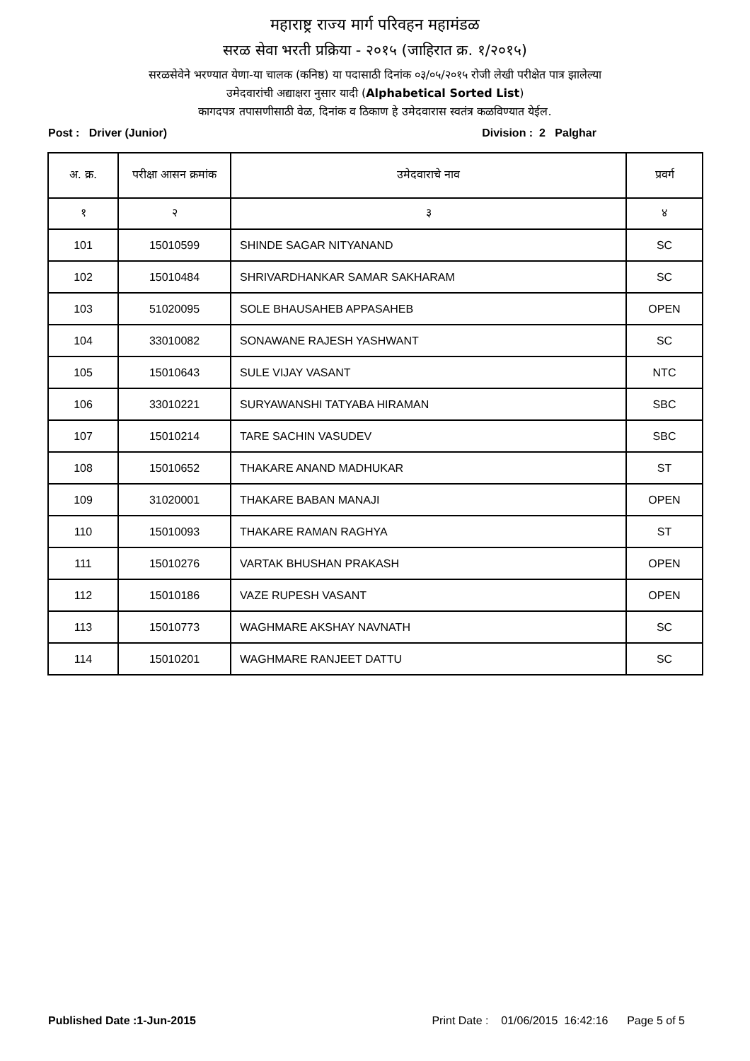महाराष्ट्र राज्य मार्ग परिवहन महामंडळ
सरळ सेवा भरती प्रक्रिया - २०१५ (जाहिरात क्र. १/२०१५)
सरळसेवेने भरण्यात येणा-या चालक (कनिष्ठ) या पदासाठी दिनांक ०३/०५/२०१५ रोजी लेखी परीक्षेत पात्र झालेल्या
उमेदवारांची अद्याक्षरा नुसार यादी (Alphabetical Sorted List)
कागदपत्र तपासणीसाठी वेळ, दिनांक व ठिकाण हे उमेदवारास स्वतंत्र कळविण्यात येईल.
Post : Driver (Junior) Division : 2 Palghar
| अ. क्र. | परीक्षा आसन क्रमांक | उमेदवाराचे नाव | प्रवर्ग |
| --- | --- | --- | --- |
| १ | २ | ३ | ४ |
| 101 | 15010599 | SHINDE SAGAR NITYANAND | SC |
| 102 | 15010484 | SHRIVARDHANKAR SAMAR SAKHARAM | SC |
| 103 | 51020095 | SOLE BHAUSAHEB APPASAHEB | OPEN |
| 104 | 33010082 | SONAWANE RAJESH YASHWANT | SC |
| 105 | 15010643 | SULE VIJAY VASANT | NTC |
| 106 | 33010221 | SURYAWANSHI TATYABA HIRAMAN | SBC |
| 107 | 15010214 | TARE SACHIN VASUDEV | SBC |
| 108 | 15010652 | THAKARE ANAND MADHUKAR | ST |
| 109 | 31020001 | THAKARE BABAN MANAJI | OPEN |
| 110 | 15010093 | THAKARE RAMAN RAGHYA | ST |
| 111 | 15010276 | VARTAK BHUSHAN PRAKASH | OPEN |
| 112 | 15010186 | VAZE RUPESH VASANT | OPEN |
| 113 | 15010773 | WAGHMARE AKSHAY NAVNATH | SC |
| 114 | 15010201 | WAGHMARE RANJEET DATTU | SC |
Published Date :1-Jun-2015 Print Date : 01/06/2015 16:42:16 Page 5 of 5